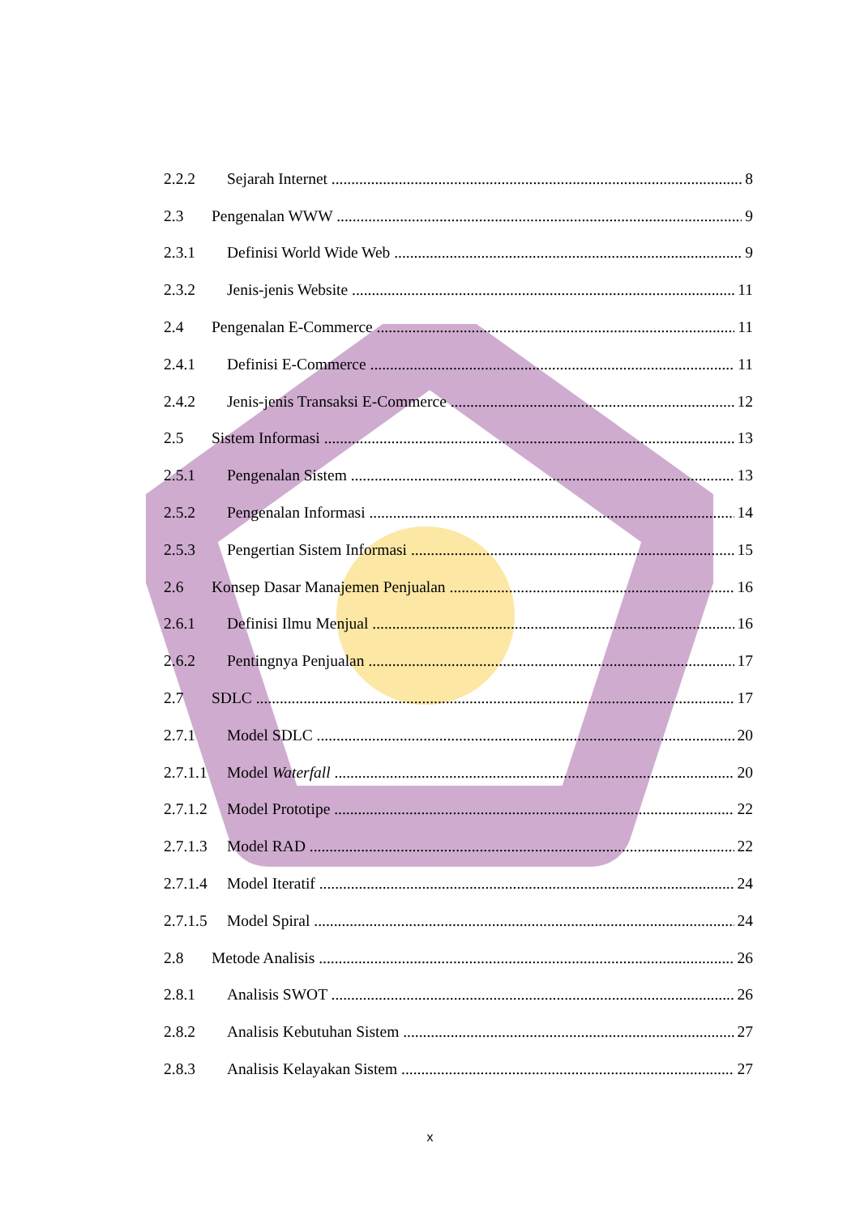2.2.2 Sejarah Internet 8
2.3 Pengenalan WWW 9
2.3.1 Definisi World Wide Web 9
2.3.2 Jenis-jenis Website 11
2.4 Pengenalan E-Commerce 11
2.4.1 Definisi E-Commerce 11
2.4.2 Jenis-jenis Transaksi E-Commerce 12
2.5 Sistem Informasi 13
2.5.1 Pengenalan Sistem 13
2.5.2 Pengenalan Informasi 14
2.5.3 Pengertian Sistem Informasi 15
2.6 Konsep Dasar Manajemen Penjualan 16
2.6.1 Definisi Ilmu Menjual 16
2.6.2 Pentingnya Penjualan 17
2.7 SDLC 17
2.7.1 Model SDLC 20
2.7.1.1 Model Waterfall 20
2.7.1.2 Model Prototipe 22
2.7.1.3 Model RAD 22
2.7.1.4 Model Iteratif 24
2.7.1.5 Model Spiral 24
2.8 Metode Analisis 26
2.8.1 Analisis SWOT 26
2.8.2 Analisis Kebutuhan Sistem 27
2.8.3 Analisis Kelayakan Sistem 27
x